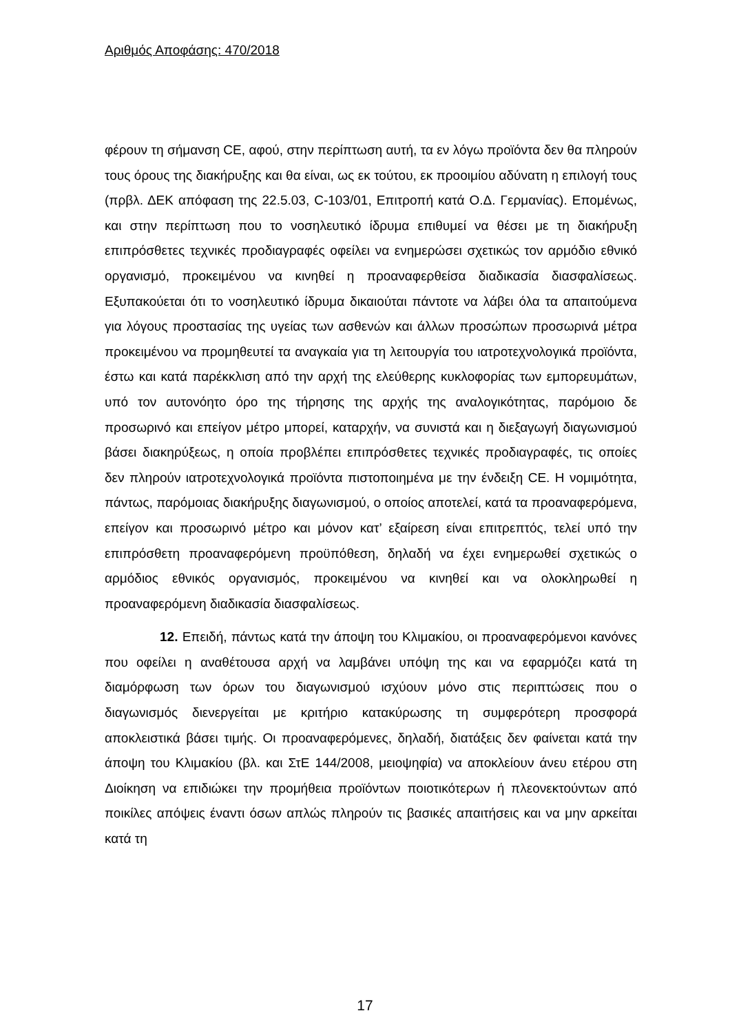Αριθμός Αποφάσης: 470/2018
φέρουν τη σήμανση CE, αφού, στην περίπτωση αυτή, τα εν λόγω προϊόντα δεν θα πληρούν τους όρους της διακήρυξης και θα είναι, ως εκ τούτου, εκ προοιμίου αδύνατη η επιλογή τους (πρβλ. ΔΕΚ απόφαση της 22.5.03, C-103/01, Επιτροπή κατά Ο.Δ. Γερμανίας). Επομένως, και στην περίπτωση που το νοσηλευτικό ίδρυμα επιθυμεί να θέσει με τη διακήρυξη επιπρόσθετες τεχνικές προδιαγραφές οφείλει να ενημερώσει σχετικώς τον αρμόδιο εθνικό οργανισμό, προκειμένου να κινηθεί η προαναφερθείσα διαδικασία διασφαλίσεως. Εξυπακούεται ότι το νοσηλευτικό ίδρυμα δικαιούται πάντοτε να λάβει όλα τα απαιτούμενα για λόγους προστασίας της υγείας των ασθενών και άλλων προσώπων προσωρινά μέτρα προκειμένου να προμηθευτεί τα αναγκαία για τη λειτουργία του ιατροτεχνολογικά προϊόντα, έστω και κατά παρέκκλιση από την αρχή της ελεύθερης κυκλοφορίας των εμπορευμάτων, υπό τον αυτονόητο όρο της τήρησης της αρχής της αναλογικότητας, παρόμοιο δε προσωρινό και επείγον μέτρο μπορεί, καταρχήν, να συνιστά και η διεξαγωγή διαγωνισμού βάσει διακηρύξεως, η οποία προβλέπει επιπρόσθετες τεχνικές προδιαγραφές, τις οποίες δεν πληρούν ιατροτεχνολογικά προϊόντα πιστοποιημένα με την ένδειξη CE. Η νομιμότητα, πάντως, παρόμοιας διακήρυξης διαγωνισμού, ο οποίος αποτελεί, κατά τα προαναφερόμενα, επείγον και προσωρινό μέτρο και μόνον κατ’ εξαίρεση είναι επιτρεπτός, τελεί υπό την επιπρόσθετη προαναφερόμενη προϋπόθεση, δηλαδή να έχει ενημερωθεί σχετικώς ο αρμόδιος εθνικός οργανισμός, προκειμένου να κινηθεί και να ολοκληρωθεί η προαναφερόμενη διαδικασία διασφαλίσεως.
12. Επειδή, πάντως κατά την άποψη του Κλιμακίου, οι προαναφερόμενοι κανόνες που οφείλει η αναθέτουσα αρχή να λαμβάνει υπόψη της και να εφαρμόζει κατά τη διαμόρφωση των όρων του διαγωνισμού ισχύουν μόνο στις περιπτώσεις που ο διαγωνισμός διενεργείται με κριτήριο κατακύρωσης τη συμφερότερη προσφορά αποκλειστικά βάσει τιμής. Οι προαναφερόμενες, δηλαδή, διατάξεις δεν φαίνεται κατά την άποψη του Κλιμακίου (βλ. και ΣτΕ 144/2008, μειοψηφία) να αποκλείουν άνευ ετέρου στη Διοίκηση να επιδιώκει την προμήθεια προϊόντων ποιοτικότερων ή πλεονεκτούντων από ποικίλες απόψεις έναντι όσων απλώς πληρούν τις βασικές απαιτήσεις και να μην αρκείται κατά τη
17